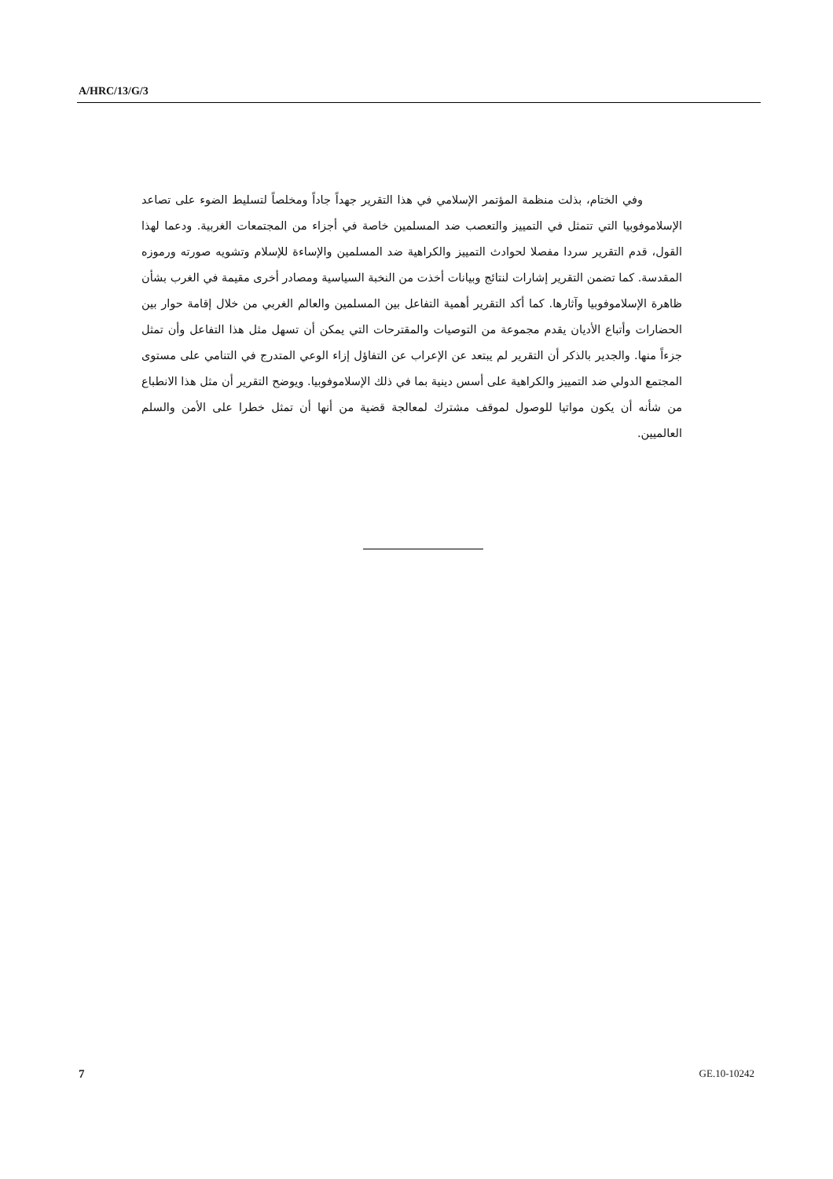A/HRC/13/G/3
وفي الختام، بذلت منظمة المؤتمر الإسلامي في هذا التقرير جهداً جاداً ومخلصاً لتسليط الضوء على تصاعد الإسلاموفوبيا التي تتمثل في التمييز والتعصب ضد المسلمين خاصة في أجزاء من المجتمعات الغربية. ودعما لهذا القول، قدم التقرير سردا مفصلا لحوادث التمييز والكراهية ضد المسلمين والإساءة للإسلام وتشويه صورته ورموزه المقدسة. كما تضمن التقرير إشارات لنتائج وبيانات أخذت من النخبة السياسية ومصادر أخرى مقيمة في الغرب بشأن ظاهرة الإسلاموفوبيا وآثارها. كما أكد التقرير أهمية التفاعل بين المسلمين والعالم الغربي من خلال إقامة حوار بين الحضارات وأتباع الأديان يقدم مجموعة من التوصيات والمقترحات التي يمكن أن تسهل مثل هذا التفاعل وأن تمثل جزءاً منها. والجدير بالذكر أن التقرير لم يبتعد عن الإعراب عن التفاؤل إزاء الوعي المتدرج في التنامي على مستوى المجتمع الدولي ضد التمييز والكراهية على أسس دينية بما في ذلك الإسلاموفوبيا. ويوضح التقرير أن مثل هذا الانطباع من شأنه أن يكون مواتيا للوصول لموقف مشترك لمعالجة قضية من أنها أن تمثل خطرا على الأمن والسلم العالميين.
7 GE.10-10242